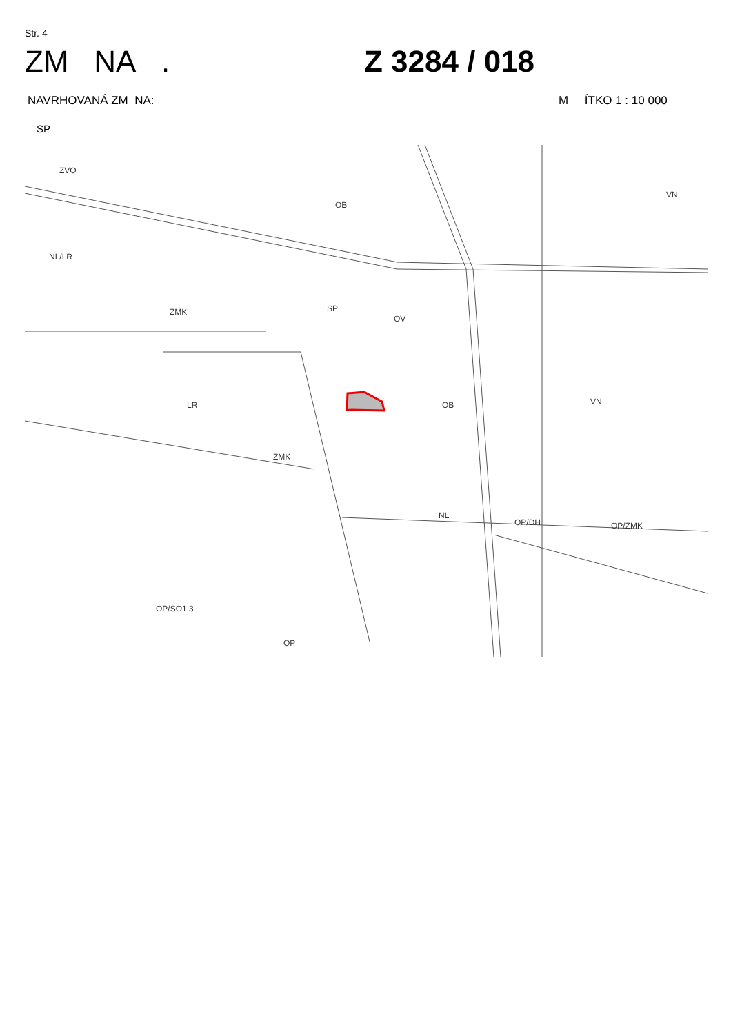Str. 4
ZM NA . Z 3284 / 018
NAVRHOVANÁ ZM NA: M ÍTKO 1 : 10 000
SP
ZVO
OB
NL/LR
ZMK SP
OV
LR
ZMK
OB VN
NL
OP/ZMK
OP/SO1,3
OP
OP/DH
VN